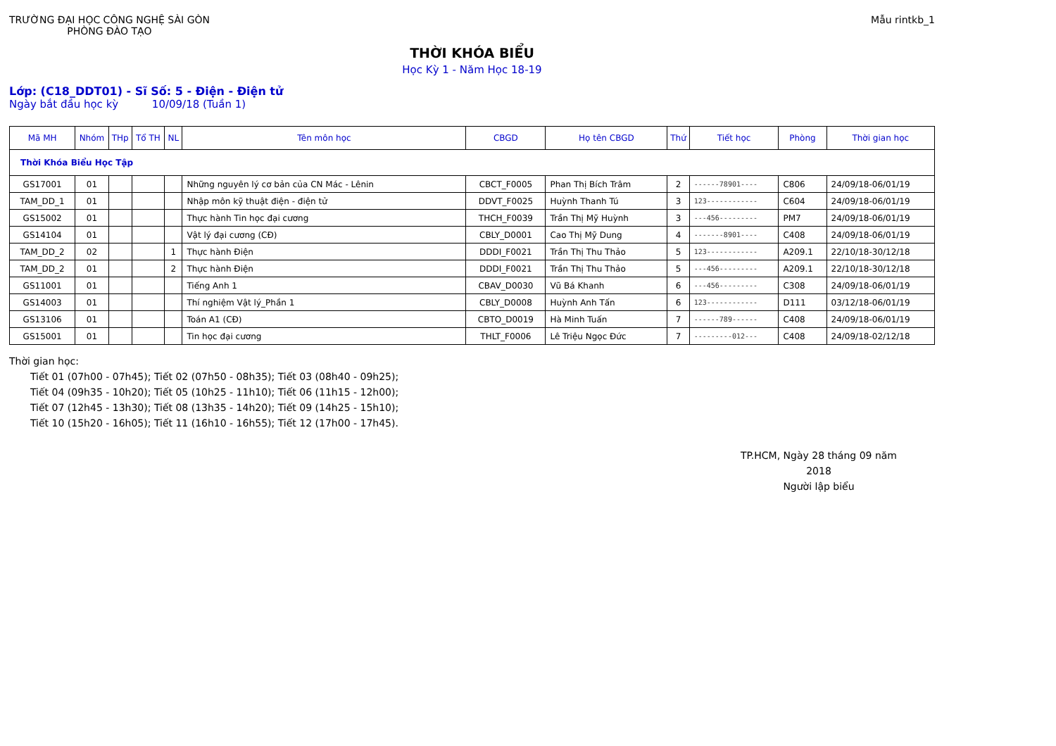TRƯỜNG ĐẠI HỌC CÔNG NGHỆ SÀI GÒN
PHÒNG ĐÀO TẠO
Mẫu rintkb_1
THỜI KHÓA BIỂU
Học Kỳ 1 - Năm Học 18-19
Lớp: (C18_DDT01) - Sĩ Số: 5 - Điện - Điện tử
Ngày bắt đầu học kỳ 10/09/18 (Tuần 1)
| Mã MH | Nhóm | THp | Tổ TH | NL | Tên môn học | CBGD | Họ tên CBGD | Thứ | Tiết học | Phòng | Thời gian học |
| --- | --- | --- | --- | --- | --- | --- | --- | --- | --- | --- | --- |
| Thời Khóa Biểu Học Tập | | | | | | | | | | | |
| GS17001 | 01 | | | | Những nguyên lý cơ bản của CN Mác - Lênin | CBCT_F0005 | Phan Thị Bích Trâm | 2 | ------78901---- | C806 | 24/09/18-06/01/19 |
| TAM_DD_1 | 01 | | | | Nhập môn kỹ thuật điện - điện tử | DDVT_F0025 | Huỳnh Thanh Tú | 3 | 123------------ | C604 | 24/09/18-06/01/19 |
| GS15002 | 01 | | | | Thực hành Tin học đại cương | THCH_F0039 | Trần Thị Mỹ Huỳnh | 3 | ---456--------- | PM7 | 24/09/18-06/01/19 |
| GS14104 | 01 | | | | Vật lý đại cương (CĐ) | CBLY_D0001 | Cao Thị Mỹ Dung | 4 | -------8901---- | C408 | 24/09/18-06/01/19 |
| TAM_DD_2 | 02 | | | 1 | Thực hành Điện | DDDI_F0021 | Trần Thị Thu Thảo | 5 | 123------------ | A209.1 | 22/10/18-30/12/18 |
| TAM_DD_2 | 01 | | | 2 | Thực hành Điện | DDDI_F0021 | Trần Thị Thu Thảo | 5 | ---456--------- | A209.1 | 22/10/18-30/12/18 |
| GS11001 | 01 | | | | Tiếng Anh 1 | CBAV_D0030 | Vũ Bá Khanh | 6 | ---456--------- | C308 | 24/09/18-06/01/19 |
| GS14003 | 01 | | | | Thí nghiệm Vật lý_Phần 1 | CBLY_D0008 | Huỳnh Anh Tấn | 6 | 123------------ | D111 | 03/12/18-06/01/19 |
| GS13106 | 01 | | | | Toán A1 (CĐ) | CBTO_D0019 | Hà Minh Tuấn | 7 | ------789------ | C408 | 24/09/18-06/01/19 |
| GS15001 | 01 | | | | Tin học đại cương | THLT_F0006 | Lê Triệu Ngọc Đức | 7 | ---------012--- | C408 | 24/09/18-02/12/18 |
Thời gian học:
Tiết 01 (07h00 - 07h45); Tiết 02 (07h50 - 08h35); Tiết 03 (08h40 - 09h25);
Tiết 04 (09h35 - 10h20); Tiết 05 (10h25 - 11h10); Tiết 06 (11h15 - 12h00);
Tiết 07 (12h45 - 13h30); Tiết 08 (13h35 - 14h20); Tiết 09 (14h25 - 15h10);
Tiết 10 (15h20 - 16h05); Tiết 11 (16h10 - 16h55); Tiết 12 (17h00 - 17h45).
TP.HCM, Ngày 28 tháng 09 năm 2018
Người lập biểu